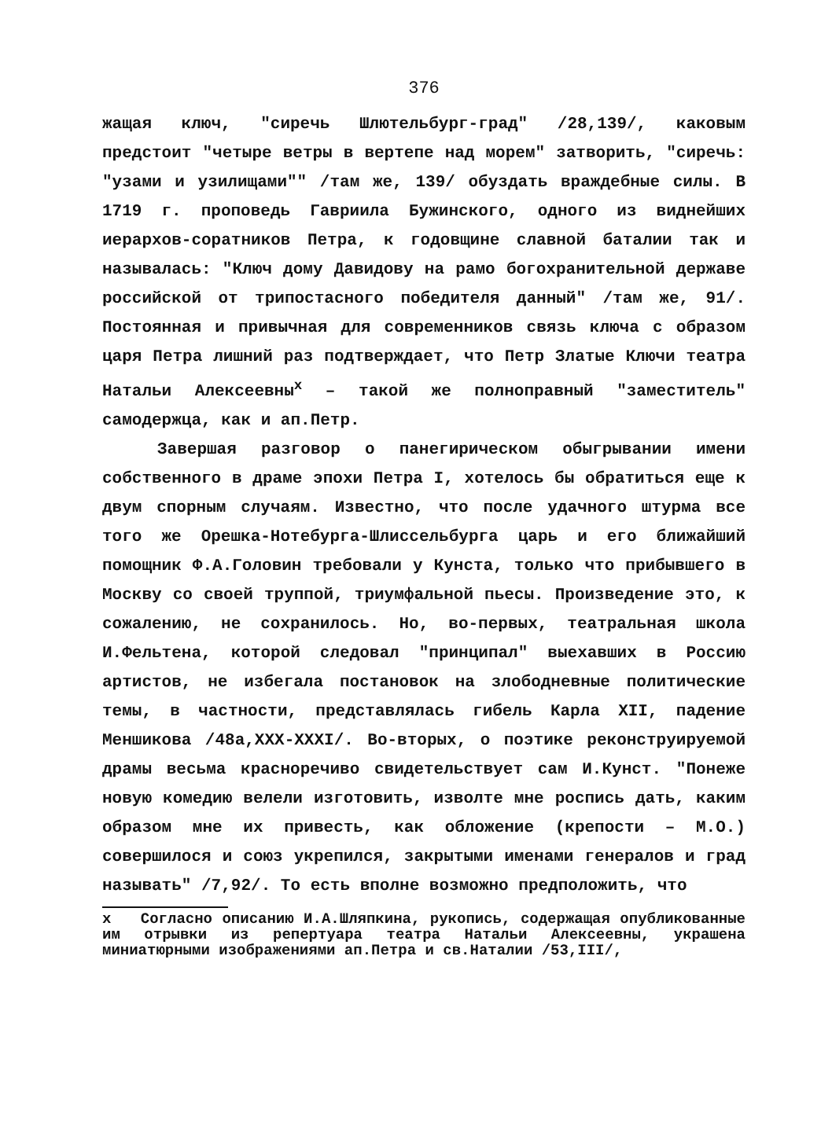376
жащая ключ, "сиречь Шлютельбург-град" /28,139/, каковым предстоит "четыре ветры в вертепе над морем" затворить, "сиречь: "узами и узилищами"" /там же, 139/ обуздать враждебные силы. В 1719 г. проповедь Гавриила Бужинского, одного из виднейших иерархов-соратников Петра, к годовщине славной баталии так и называлась: "Ключ дому Давидову на рамо богохранительной державе российской от трипостасного победителя данный" /там же, 91/. Постоянная и привычная для современников связь ключа с образом царя Петра лишний раз подтверждает, что Петр Златые Ключи театра Натальи Алексеевны<sup>x</sup> – такой же полноправный "заместитель" самодержца, как и ап.Петр.
Завершая разговор о панегирическом обыгрывании имени собственного в драме эпохи Петра I, хотелось бы обратиться еще к двум спорным случаям. Известно, что после удачного штурма все того же Орешка-Нотебурга-Шлиссельбурга царь и его ближайший помощник Ф.А.Головин требовали у Кунста, только что прибывшего в Москву со своей труппой, триумфальной пьесы. Произведение это, к сожалению, не сохранилось. Но, во-первых, театральная школа И.Фельтена, которой следовал "принципал" выехавших в Россию артистов, не избегала постановок на злободневные политические темы, в частности, представлялась гибель Карла XII, падение Меншикова /48а,XXX-XXXI/. Во-вторых, о поэтике реконструируемой драмы весьма красноречиво свидетельствует сам И.Кунст. "Понеже новую комедию велели изготовить, изволте мне роспись дать, каким образом мне их привесть, как обложение (крепости – М.О.) совершилося и союз укрепился, закрытыми именами генералов и град называть" /7,92/. То есть вполне возможно предположить, что
x Согласно описанию И.А.Шляпкина, рукопись, содержащая опубликованные им отрывки из репертуара театра Натальи Алексеевны, украшена миниатюрными изображениями ап.Петра и св.Наталии /53,III/,